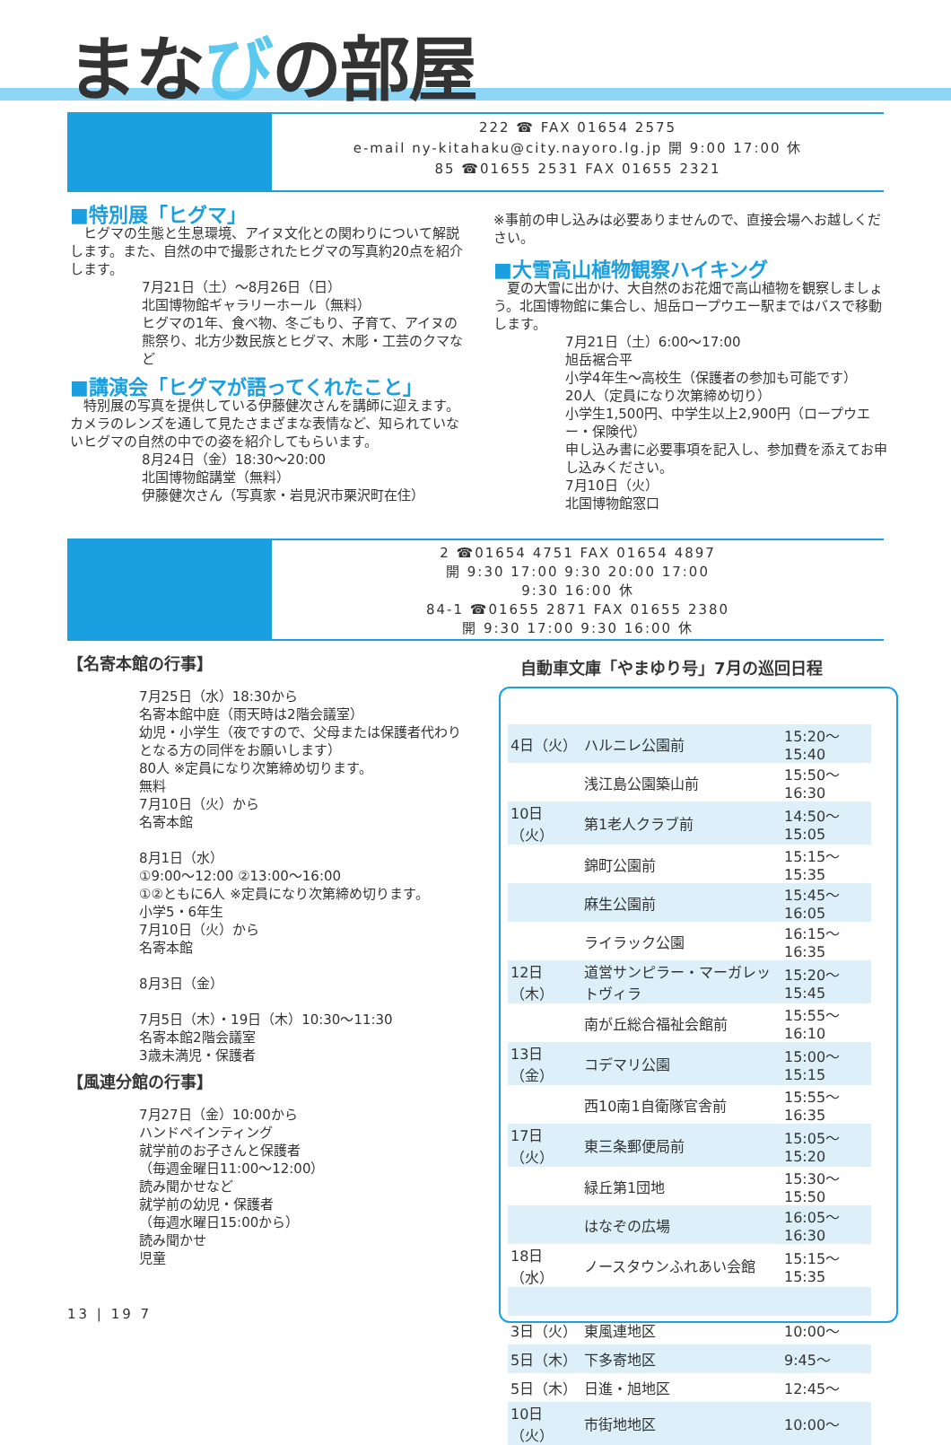まなびの部屋
222 ☎ FAX 01654 2575
e-mail ny-kitahaku@city.nayoro.lg.jp 開 9:00 17:00 休
85 ☎01655 2531 FAX 01655 2321
■特別展「ヒグマ」
　ヒグマの生態と生息環境、アイヌ文化との関わりについて解説します。また、自然の中で撮影されたヒグマの写真約20点を紹介します。
7月21日（土）～8月26日（日）
北国博物館ギャラリーホール（無料）
ヒグマの1年、食べ物、冬ごもり、子育て、アイヌの熊祭り、北方少数民族とヒグマ、木彫・工芸のクマなど
■講演会「ヒグマが語ってくれたこと」
　特別展の写真を提供している伊藤健次さんを講師に迎えます。カメラのレンズを通して見たさまざまな表情など、知られていないヒグマの自然の中での姿を紹介してもらいます。
8月24日（金）18:30～20:00
北国博物館講堂（無料）
伊藤健次さん（写真家・岩見沢市栗沢町在住）
※事前の申し込みは必要ありませんので、直接会場へお越しください。
■大雪高山植物観察ハイキング
　夏の大雪に出かけ、大自然のお花畑で高山植物を観察しましょう。北国博物館に集合し、旭岳ロープウエー駅まではバスで移動します。
7月21日（土）6:00～17:00
旭岳裾合平
小学4年生～高校生（保護者の参加も可能です）
20人（定員になり次第締め切り）
小学生1,500円、中学生以上2,900円（ロープウエー・保険代）
申し込み書に必要事項を記入し、参加費を添えてお申し込みください。
7月10日（火）
北国博物館窓口
2 ☎01654 4751 FAX 01654 4897
開 9:30 17:00 9:30 20:00 17:00
9:30 16:00 休
84-1 ☎01655 2871 FAX 01655 2380
開 9:30 17:00 9:30 16:00 休
【名寄本館の行事】
7月25日（水）18:30から
名寄本館中庭（雨天時は2階会議室）
幼児・小学生（夜ですので、父母または保護者代わりとなる方の同伴をお願いします）
80人 ※定員になり次第締め切ります。
無料
7月10日（火）から
名寄本館
8月1日（水）
①9:00～12:00 ②13:00～16:00
①②ともに6人 ※定員になり次第締め切ります。
小学5・6年生
7月10日（火）から
名寄本館
8月3日（金）
7月5日（木）・19日（木）10:30～11:30
名寄本館2階会議室
3歳未満児・保護者
【風連分館の行事】
7月27日（金）10:00から
ハンドペインティング
就学前のお子さんと保護者
（毎週金曜日11:00～12:00）
読み聞かせなど
就学前の幼児・保護者
（毎週水曜日15:00から）
読み聞かせ
児童
自動車文庫「やまゆり号」7月の巡回日程
| 4日（火） | ハルニレ公園前 | 15:20～15:40 |
| | 浅江島公園築山前 | 15:50～16:30 |
| 10日（火） | 第1老人クラブ前 | 14:50～15:05 |
| | 錦町公園前 | 15:15～15:35 |
| | 麻生公園前 | 15:45～16:05 |
| | ライラック公園 | 16:15～16:35 |
| 12日（木） | 道営サンピラー・マーガレットヴィラ | 15:20～15:45 |
| | 南が丘総合福祉会館前 | 15:55～16:10 |
| 13日（金） | コデマリ公園 | 15:00～15:15 |
| | 西10南1自衛隊官舎前 | 15:55～16:35 |
| 17日（火） | 東三条郵便局前 | 15:05～15:20 |
| | 緑丘第1団地 | 15:30～15:50 |
| | はなぞの広場 | 16:05～16:30 |
| 18日（水） | ノースタウンふれあい会館 | 15:15～15:35 |
| 3日（火） | 東風連地区 | 10:00～ |
| 5日（木） | 下多寄地区 | 9:45～ |
| 5日（木） | 日進・旭地区 | 12:45～ |
| 10日（火） | 市街地地区 | 10:00～ |
13 | 19 7